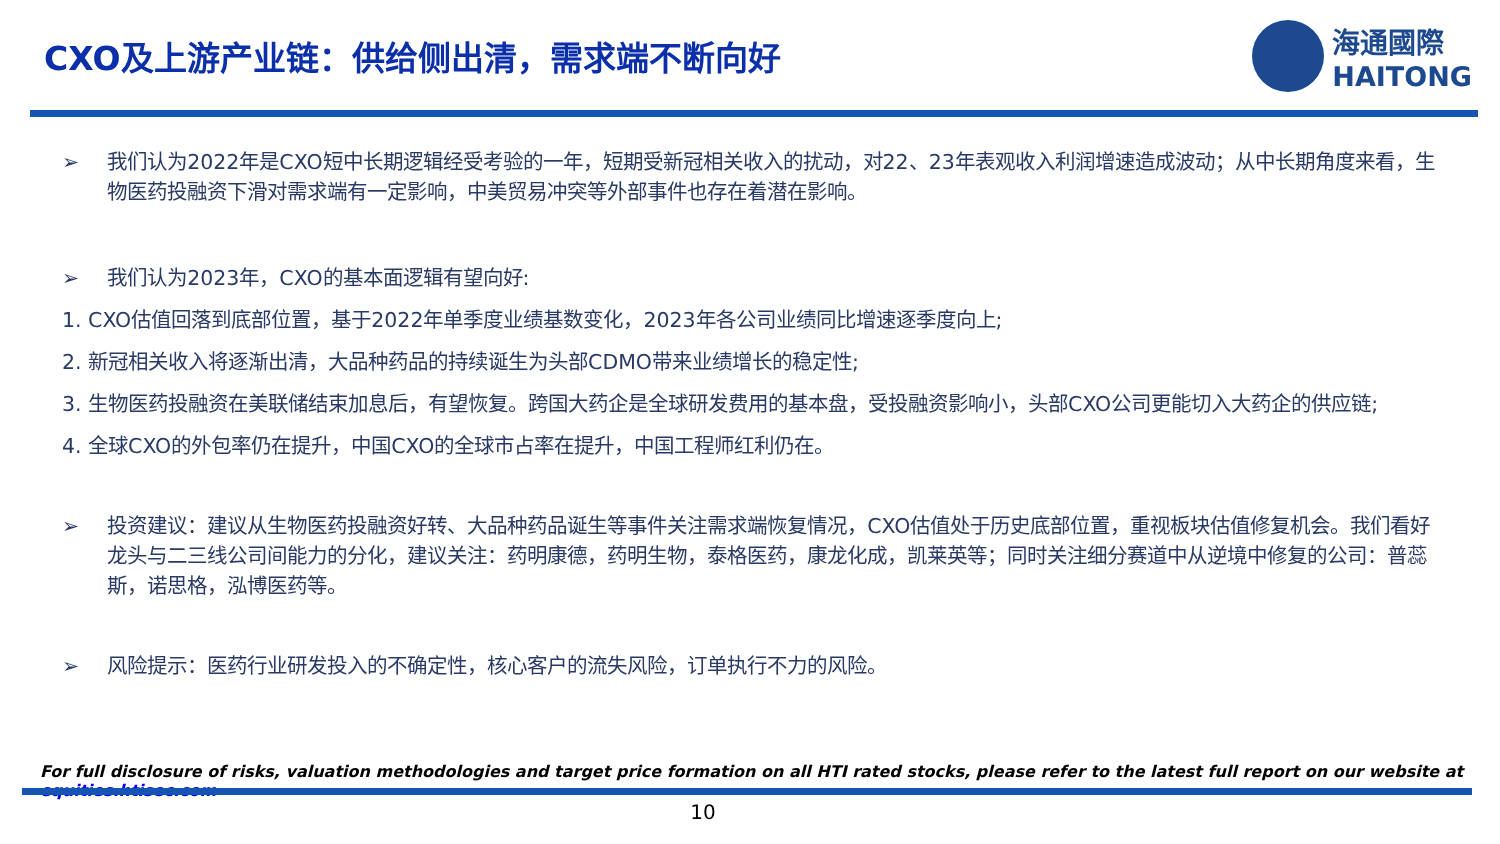CXO及上游产业链：供给侧出清，需求端不断向好
海通國際
HAITONG
➢ 我们认为2022年是CXO短中长期逻辑经受考验的一年，短期受新冠相关收入的扰动，对22、23年表观收入利润增速造成波动；从中长期角度来看，生物医药投融资下滑对需求端有一定影响，中美贸易冲突等外部事件也存在着潜在影响。
➢ 我们认为2023年，CXO的基本面逻辑有望向好:
1. CXO估值回落到底部位置，基于2022年单季度业绩基数变化，2023年各公司业绩同比增速逐季度向上;
2. 新冠相关收入将逐渐出清，大品种药品的持续诞生为头部CDMO带来业绩增长的稳定性;
3. 生物医药投融资在美联储结束加息后，有望恢复。跨国大药企是全球研发费用的基本盘，受投融资影响小，头部CXO公司更能切入大药企的供应链;
4. 全球CXO的外包率仍在提升，中国CXO的全球市占率在提升，中国工程师红利仍在。
➢ 投资建议：建议从生物医药投融资好转、大品种药品诞生等事件关注需求端恢复情况，CXO估值处于历史底部位置，重视板块估值修复机会。我们看好龙头与二三线公司间能力的分化，建议关注：药明康德，药明生物，泰格医药，康龙化成，凯莱英等；同时关注细分赛道中从逆境中修复的公司：普蕊斯，诺思格，泓博医药等。
➢ 风险提示：医药行业研发投入的不确定性，核心客户的流失风险，订单执行不力的风险。
For full disclosure of risks, valuation methodologies and target price formation on all HTI rated stocks, please refer to the latest full report on our website at equities.htisec.com
10